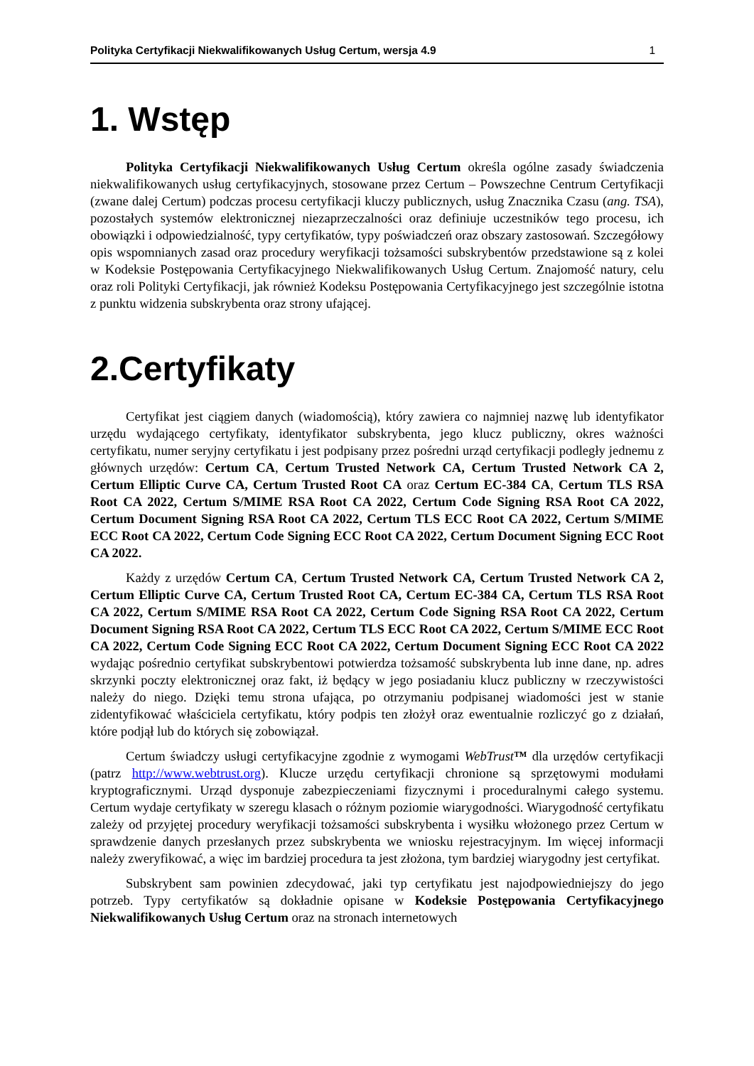Polityka Certyfikacji Niekwalifikowanych Usług Certum, wersja 4.9 1
1. Wstęp
Polityka Certyfikacji Niekwalifikowanych Usług Certum określa ogólne zasady świadczenia niekwalifikowanych usług certyfikacyjnych, stosowane przez Certum – Powszechne Centrum Certyfikacji (zwane dalej Certum) podczas procesu certyfikacji kluczy publicznych, usług Znacznika Czasu (ang. TSA), pozostałych systemów elektronicznej niezaprzeczalności oraz definiuje uczestników tego procesu, ich obowiązki i odpowiedzialność, typy certyfikatów, typy poświadczeń oraz obszary zastosowań. Szczegółowy opis wspomnianych zasad oraz procedury weryfikacji tożsamości subskrybentów przedstawione są z kolei w Kodeksie Postępowania Certyfikacyjnego Niekwalifikowanych Usług Certum. Znajomość natury, celu oraz roli Polityki Certyfikacji, jak również Kodeksu Postępowania Certyfikacyjnego jest szczególnie istotna z punktu widzenia subskrybenta oraz strony ufającej.
2.Certyfikaty
Certyfikat jest ciągiem danych (wiadomością), który zawiera co najmniej nazwę lub identyfikator urzędu wydającego certyfikaty, identyfikator subskrybenta, jego klucz publiczny, okres ważności certyfikatu, numer seryjny certyfikatu i jest podpisany przez pośredni urząd certyfikacji podległy jednemu z głównych urzędów: Certum CA, Certum Trusted Network CA, Certum Trusted Network CA 2, Certum Elliptic Curve CA, Certum Trusted Root CA oraz Certum EC-384 CA, Certum TLS RSA Root CA 2022, Certum S/MIME RSA Root CA 2022, Certum Code Signing RSA Root CA 2022, Certum Document Signing RSA Root CA 2022, Certum TLS ECC Root CA 2022, Certum S/MIME ECC Root CA 2022, Certum Code Signing ECC Root CA 2022, Certum Document Signing ECC Root CA 2022.
Każdy z urzędów Certum CA, Certum Trusted Network CA, Certum Trusted Network CA 2, Certum Elliptic Curve CA, Certum Trusted Root CA, Certum EC-384 CA, Certum TLS RSA Root CA 2022, Certum S/MIME RSA Root CA 2022, Certum Code Signing RSA Root CA 2022, Certum Document Signing RSA Root CA 2022, Certum TLS ECC Root CA 2022, Certum S/MIME ECC Root CA 2022, Certum Code Signing ECC Root CA 2022, Certum Document Signing ECC Root CA 2022 wydając pośrednio certyfikat subskrybentowi potwierdza tożsamość subskrybenta lub inne dane, np. adres skrzynki poczty elektronicznej oraz fakt, iż będący w jego posiadaniu klucz publiczny w rzeczywistości należy do niego. Dzięki temu strona ufająca, po otrzymaniu podpisanej wiadomości jest w stanie zidentyfikować właściciela certyfikatu, który podpis ten złożył oraz ewentualnie rozliczyć go z działań, które podjął lub do których się zobowiązał.
Certum świadczy usługi certyfikacyjne zgodnie z wymogami WebTrust™ dla urzędów certyfikacji (patrz http://www.webtrust.org). Klucze urzędu certyfikacji chronione są sprzętowymi modułami kryptograficznymi. Urząd dysponuje zabezpieczeniami fizycznymi i proceduralnymi całego systemu. Certum wydaje certyfikaty w szeregu klasach o różnym poziomie wiarygodności. Wiarygodność certyfikatu zależy od przyjętej procedury weryfikacji tożsamości subskrybenta i wysiłku włożonego przez Certum w sprawdzenie danych przesłanych przez subskrybenta we wniosku rejestracyjnym. Im więcej informacji należy zweryfikować, a więc im bardziej procedura ta jest złożona, tym bardziej wiarygodny jest certyfikat.
Subskrybent sam powinien zdecydować, jaki typ certyfikatu jest najodpowiedniejszy do jego potrzeb. Typy certyfikatów są dokładnie opisane w Kodeksie Postępowania Certyfikacyjnego Niekwalifikowanych Usług Certum oraz na stronach internetowych